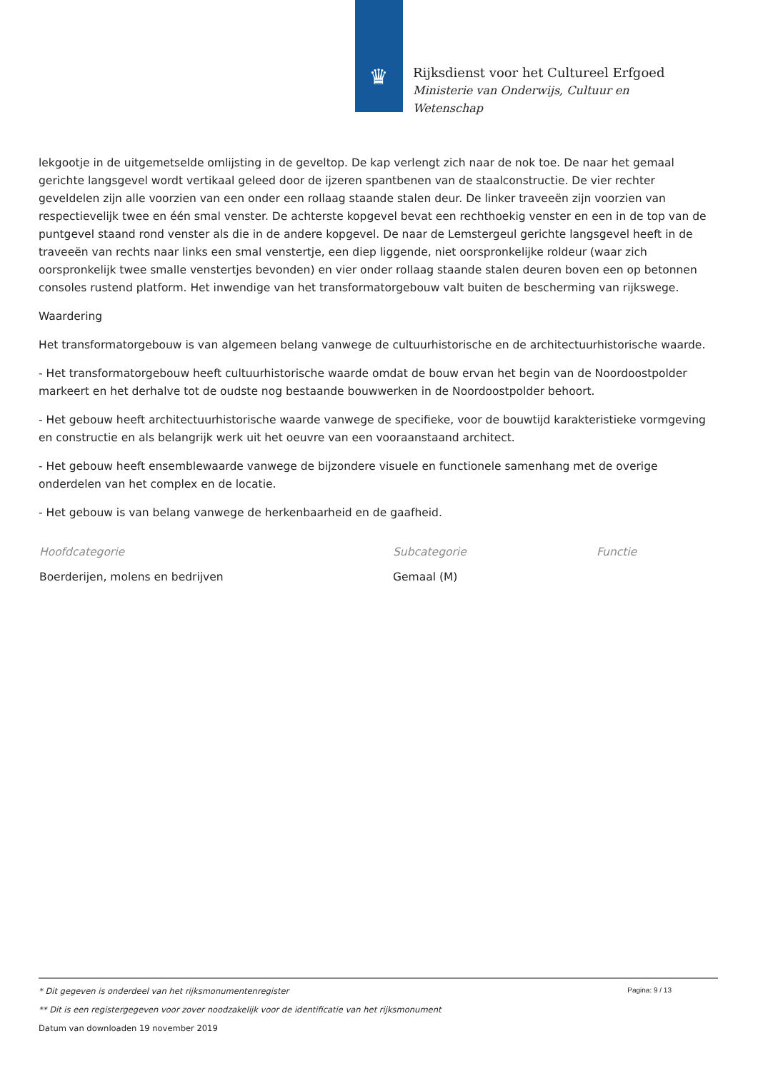♛
Rijksdienst voor het Cultureel Erfgoed
Ministerie van Onderwijs, Cultuur en
Wetenschap
lekgootje in de uitgemetselde omlijsting in de geveltop. De kap verlengt zich naar de nok toe. De naar het gemaal gerichte langsgevel wordt vertikaal geleed door de ijzeren spantbenen van de staalconstructie. De vier rechter geveldelen zijn alle voorzien van een onder een rollaag staande stalen deur. De linker traveeën zijn voorzien van respectievelijk twee en één smal venster. De achterste kopgevel bevat een rechthoekig venster en een in de top van de puntgevel staand rond venster als die in de andere kopgevel. De naar de Lemstergeul gerichte langsgevel heeft in de traveeën van rechts naar links een smal venstertje, een diep liggende, niet oorspronkelijke roldeur (waar zich oorspronkelijk twee smalle venstertjes bevonden) en vier onder rollaag staande stalen deuren boven een op betonnen consoles rustend platform. Het inwendige van het transformatorgebouw valt buiten de bescherming van rijkswege.
Waardering
Het transformatorgebouw is van algemeen belang vanwege de cultuurhistorische en de architectuurhistorische waarde.
- Het transformatorgebouw heeft cultuurhistorische waarde omdat de bouw ervan het begin van de Noordoostpolder markeert en het derhalve tot de oudste nog bestaande bouwwerken in de Noordoostpolder behoort.
- Het gebouw heeft architectuurhistorische waarde vanwege de specifieke, voor de bouwtijd karakteristieke vormgeving en constructie en als belangrijk werk uit het oeuvre van een vooraanstaand architect.
- Het gebouw heeft ensemblewaarde vanwege de bijzondere visuele en functionele samenhang met de overige onderdelen van het complex en de locatie.
- Het gebouw is van belang vanwege de herkenbaarheid en de gaafheid.
| Hoofdcategorie | Subcategorie | Functie |
| --- | --- | --- |
| Boerderijen, molens en bedrijven | Gemaal (M) | |
Pagina: 9 / 13
* Dit gegeven is onderdeel van het rijksmonumentenregister
** Dit is een registergegeven voor zover noodzakelijk voor de identificatie van het rijksmonument
Datum van downloaden 19 november 2019